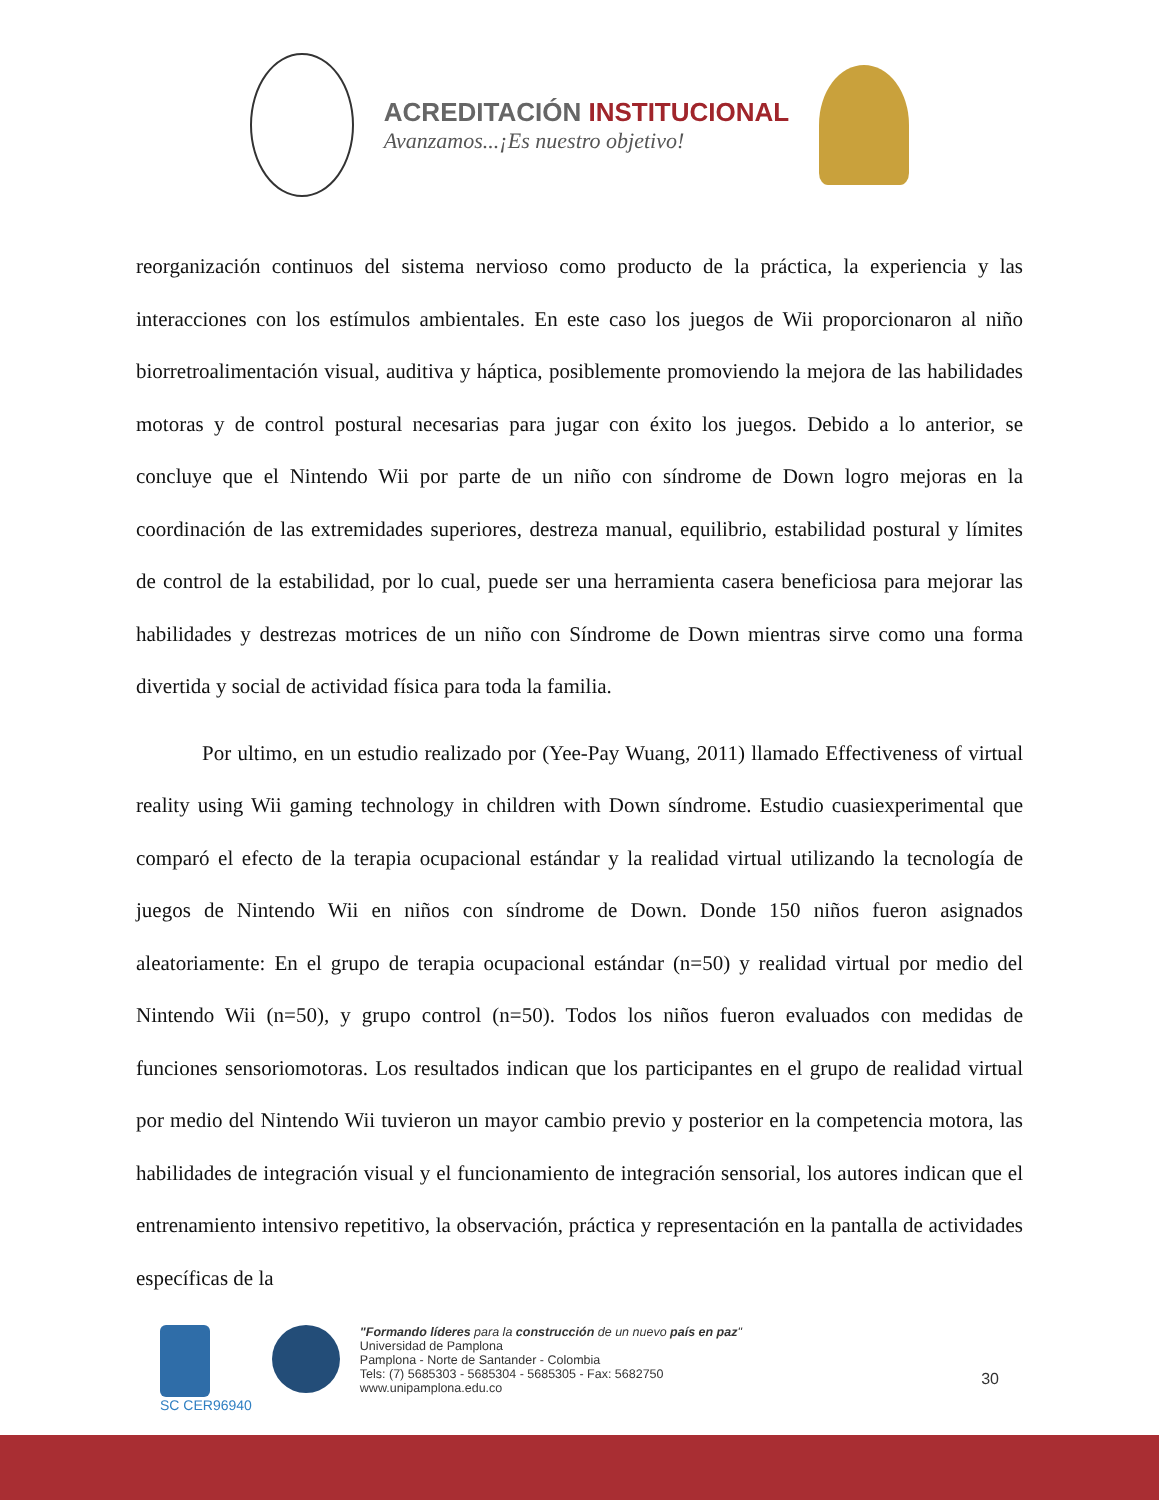ACREDITACIÓN INSTITUCIONAL
Avanzamos...¡Es nuestro objetivo!
reorganización continuos del sistema nervioso como producto de la práctica, la experiencia y las interacciones con los estímulos ambientales. En este caso los juegos de Wii proporcionaron al niño biorretroalimentación visual, auditiva y háptica, posiblemente promoviendo la mejora de las habilidades motoras y de control postural necesarias para jugar con éxito los juegos. Debido a lo anterior, se concluye que el Nintendo Wii por parte de un niño con síndrome de Down logro mejoras en la coordinación de las extremidades superiores, destreza manual, equilibrio, estabilidad postural y límites de control de la estabilidad, por lo cual, puede ser una herramienta casera beneficiosa para mejorar las habilidades y destrezas motrices de un niño con Síndrome de Down mientras sirve como una forma divertida y social de actividad física para toda la familia.
Por ultimo, en un estudio realizado por (Yee-Pay Wuang, 2011) llamado Effectiveness of virtual reality using Wii gaming technology in children with Down síndrome. Estudio cuasiexperimental que comparó el efecto de la terapia ocupacional estándar y la realidad virtual utilizando la tecnología de juegos de Nintendo Wii en niños con síndrome de Down. Donde 150 niños fueron asignados aleatoriamente: En el grupo de terapia ocupacional estándar (n=50) y realidad virtual por medio del Nintendo Wii (n=50), y grupo control (n=50). Todos los niños fueron evaluados con medidas de funciones sensoriomotoras. Los resultados indican que los participantes en el grupo de realidad virtual por medio del Nintendo Wii tuvieron un mayor cambio previo y posterior en la competencia motora, las habilidades de integración visual y el funcionamiento de integración sensorial, los autores indican que el entrenamiento intensivo repetitivo, la observación, práctica y representación en la pantalla de actividades específicas de la
SC CER96940 "Formando líderes para la construcción de un nuevo país en paz"
Universidad de Pamplona
Pamplona - Norte de Santander - Colombia
Tels: (7) 5685303 - 5685304 - 5685305 - Fax: 5682750
www.unipamplona.edu.co
30